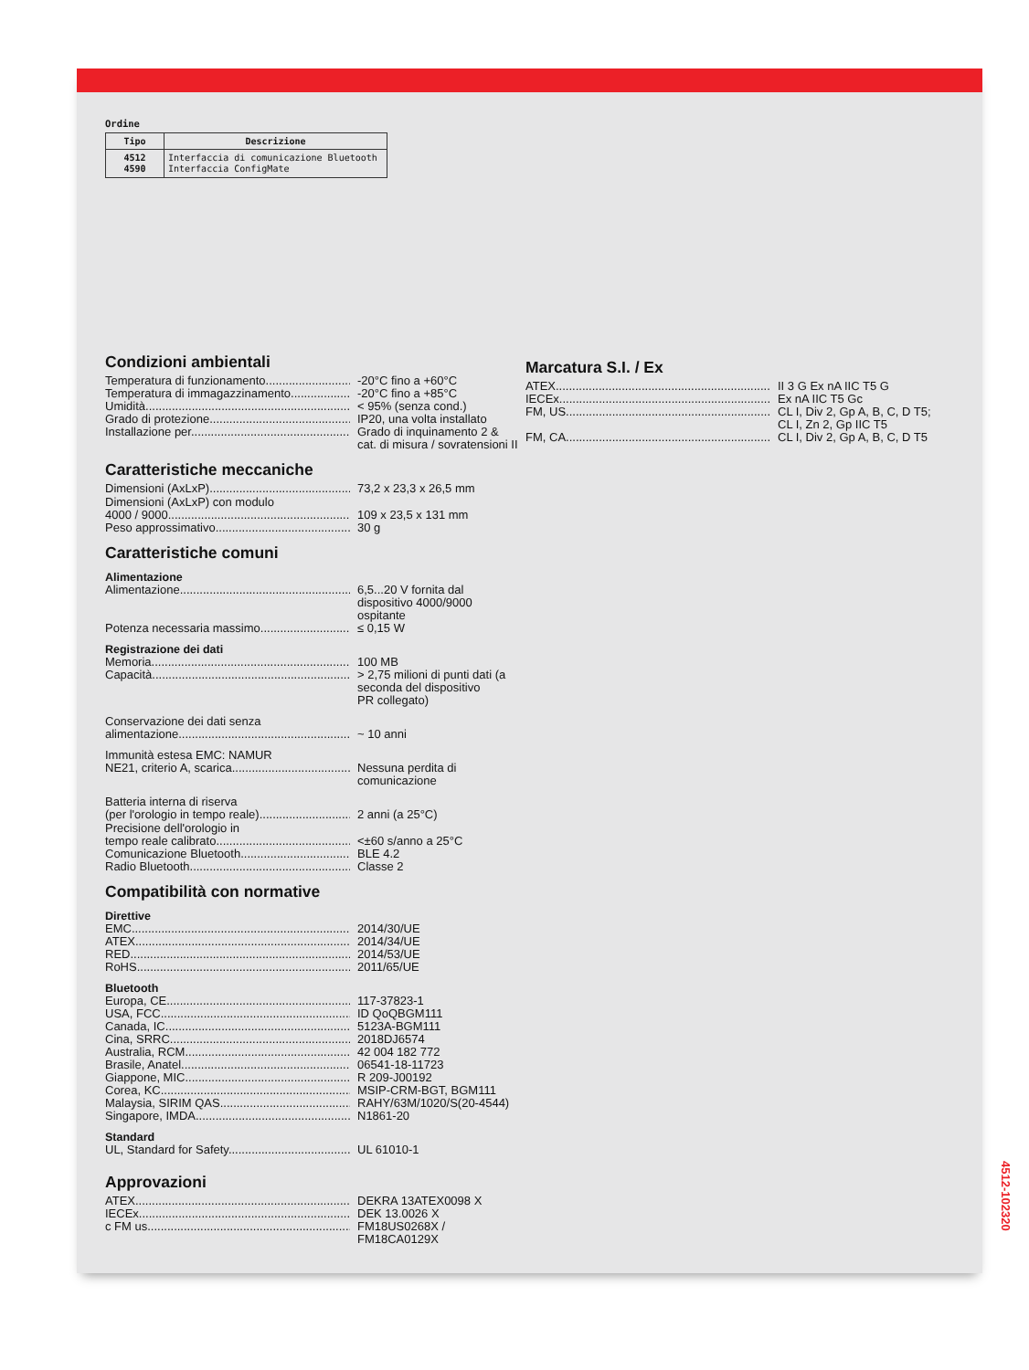Ordine
| Tipo | Descrizione |
| --- | --- |
| 4512 4590 | Interfaccia di comunicazione Bluetooth Interfaccia ConfigMate |
Condizioni ambientali
Temperatura di funzionamento -20°C fino a +60°C
Temperatura di immagazzinamento -20°C fino a +85°C
Umidità < 95% (senza cond.)
Grado di protezione IP20, una volta installato
Installazione per Grado di inquinamento 2 &
cat. di misura / sovratensioni II
Caratteristiche meccaniche
Dimensioni (AxLxP) 73,2 x 23,3 x 26,5 mm
Dimensioni (AxLxP) con modulo
4000 / 9000 109 x 23,5 x 131 mm
Peso approssimativo 30 g
Caratteristiche comuni
Alimentazione
Alimentazione 6,5...20 V fornita dal
dispositivo 4000/9000
ospitante
Potenza necessaria massimo ≤ 0,15 W
Registrazione dei dati
Memoria 100 MB
Capacità > 2,75 milioni di punti dati (a
seconda del dispositivo
PR collegato)
Conservazione dei dati senza
alimentazione ~ 10 anni
Immunità estesa EMC: NAMUR
NE21, criterio A, scarica Nessuna perdita di
comunicazione
Batteria interna di riserva
(per l'orologio in tempo reale) 2 anni (a 25°C)
Precisione dell'orologio in
tempo reale calibrato <±60 s/anno a 25°C
Comunicazione Bluetooth BLE 4.2
Radio Bluetooth Classe 2
Compatibilità con normative
Direttive
EMC 2014/30/UE
ATEX 2014/34/UE
RED 2014/53/UE
RoHS 2011/65/UE
Bluetooth
Europa, CE 117-37823-1
USA, FCC ID QoQBGM111
Canada, IC 5123A-BGM111
Cina, SRRC 2018DJ6574
Australia, RCM 42 004 182 772
Brasile, Anatel 06541-18-11723
Giappone, MIC R 209-J00192
Corea, KC MSIP-CRM-BGT, BGM111
Malaysia, SIRIM QAS RAHY/63M/1020/S(20-4544)
Singapore, IMDA N1861-20
Standard
UL, Standard for Safety UL 61010-1
Approvazioni
ATEX DEKRA 13ATEX0098 X
IECEx DEK 13.0026 X
c FM us FM18US0268X /
FM18CA0129X
Marcatura S.I. / Ex
ATEX II 3 G Ex nA IIC T5 G
IECEx Ex nA IIC T5 Gc
FM, US CL I, Div 2, Gp A, B, C, D T5;
CL I, Zn 2, Gp IIC T5
FM, CA CL I, Div 2, Gp A, B, C, D T5
4512-102320